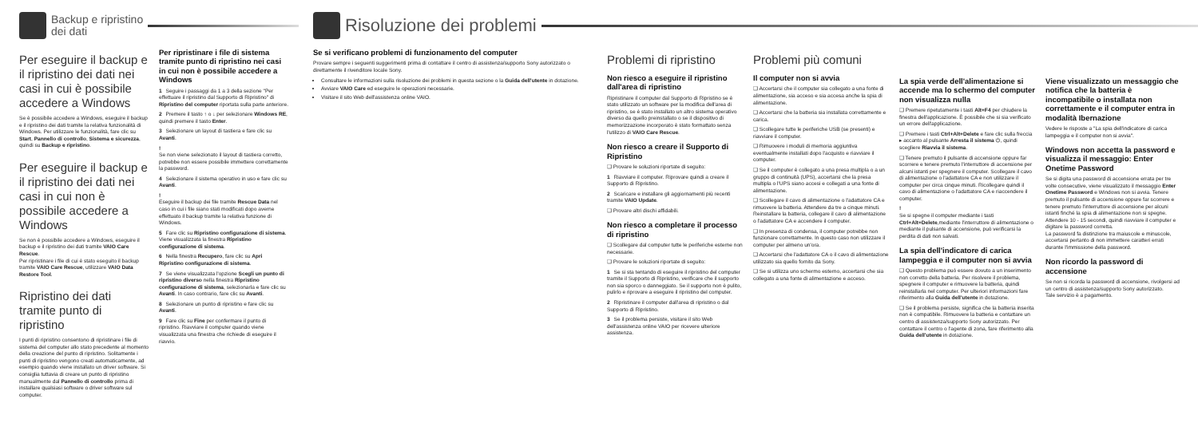Backup e ripristino
dei dati
Per eseguire il backup e il ripristino dei dati nei casi in cui è possibile accedere a Windows
Se è possibile accedere a Windows, eseguire il backup e il ripristino dei dati tramite la relativa funzionalità di Windows. Per utilizzare le funzionalità, fare clic su Start, Pannello di controllo, Sistema e sicurezza, quindi su Backup e ripristino.
Per eseguire il backup e il ripristino dei dati nei casi in cui non è possibile accedere a Windows
Se non è possibile accedere a Windows, eseguire il backup e il ripristino dei dati tramite VAIO Care Rescue.
Per ripristinare i file di cui è stato eseguito il backup tramite VAIO Care Rescue, utilizzare VAIO Data Restore Tool.
Ripristino dei dati tramite punto di ripristino
I punti di ripristino consentono di ripristinare i file di sistema del computer allo stato precedente al momento della creazione del punto di ripristino. Solitamente i punti di ripristino vengono creati automaticamente, ad esempio quando viene installato un driver software. Si consiglia tuttavia di creare un punto di ripristino manualmente dal Pannello di controllo prima di installare qualsiasi software o driver software sul computer.
Per ripristinare i file di sistema tramite punto di ripristino nei casi in cui non è possibile accedere a Windows
1 Seguire i passaggi da 1 a 3 della sezione "Per effettuare il ripristino dal Supporto di Ripristino" di Ripristino del computer riportata sulla parte anteriore.
2 Premere il tasto ↑ o ↓ per selezionare Windows RE, quindi premere il tasto Enter.
3 Selezionare un layout di tastiera e fare clic su Avanti.
!
Se non viene selezionato il layout di tastiera corretto, potrebbe non essere possibile immettere correttamente la password.
4 Selezionare il sistema operativo in uso e fare clic su Avanti.
!
Eseguire il backup dei file tramite Rescue Data nel caso in cui i file siano stati modificati dopo averne effettuato il backup tramite la relativa funzione di Windows.
5 Fare clic su Ripristino configurazione di sistema. Viene visualizzata la finestra Ripristino configurazione di sistema.
6 Nella finestra Recupero, fare clic su Apri Ripristino configurazione di sistema.
7 Se viene visualizzata l'opzione Scegli un punto di ripristino diverso nella finestra Ripristino configurazione di sistema, selezionarla e fare clic su Avanti. In caso contrario, fare clic su Avanti.
8 Selezionare un punto di ripristino e fare clic su Avanti.
9 Fare clic su Fine per confermare il punto di ripristino. Riavviare il computer quando viene visualizzata una finestra che richiede di eseguire il riavvio.
Risoluzione dei problemi
Se si verificano problemi di funzionamento del computer
Provare sempre i seguenti suggerimenti prima di contattare il centro di assistenza/supporto Sony autorizzato o direttamente il rivenditore locale Sony.
Consultare le informazioni sulla risoluzione dei problemi in questa sezione o la Guida dell'utente in dotazione.
Avviare VAIO Care ed eseguire le operazioni necessarie.
Visitare il sito Web dell'assistenza online VAIO.
Problemi di ripristino
Non riesco a eseguire il ripristino dall'area di ripristino
Ripristinare il computer dal Supporto di Ripristino se è stato utilizzato un software per la modifica dell'area di ripristino, se è stato installato un altro sistema operativo diverso da quello preinstallato o se il dispositivo di memorizzazione incorporato è stato formattato senza l'utilizzo di VAIO Care Rescue.
Non riesco a creare il Supporto di Ripristino
❑ Provare le soluzioni riportate di seguito:
1 Riavviare il computer. Riprovare quindi a creare il Supporto di Ripristino.
2 Scaricare e installare gli aggiornamenti più recenti tramite VAIO Update.
❑ Provare altri dischi affidabili.
Non riesco a completare il processo di ripristino
❑ Scollegare dal computer tutte le periferiche esterne non necessarie.
❑ Provare le soluzioni riportate di seguito:
1 Se si sta tentando di eseguire il ripristino del computer tramite il Supporto di Ripristino, verificare che il supporto non sia sporco o danneggiato. Se il supporto non è pulito, pulirlo e riprovare a eseguire il ripristino del computer.
2 Ripristinare il computer dall'area di ripristino o dal Supporto di Ripristino.
3 Se il problema persiste, visitare il sito Web dell'assistenza online VAIO per ricevere ulteriore assistenza.
Problemi più comuni
Il computer non si avvia
❑ Accertarsi che il computer sia collegato a una fonte di alimentazione, sia acceso e sia accesa anche la spia di alimentazione.
❑ Accertarsi che la batteria sia installata correttamente e carica.
❑ Scollegare tutte le periferiche USB (se presenti) e riavviare il computer.
❑ Rimuovere i moduli di memoria aggiuntiva eventualmente installati dopo l'acquisto e riavviare il computer.
❑ Se il computer è collegato a una presa multipla o a un gruppo di continuità (UPS), accertarsi che la presa multipla o l'UPS siano accesi e collegati a una fonte di alimentazione.
❑ Scollegare il cavo di alimentazione o l'adattatore CA e rimuovere la batteria. Attendere da tre a cinque minuti. Reinstallare la batteria, collegare il cavo di alimentazione o l'adattatore CA e accendere il computer.
❑ In presenza di condensa, il computer potrebbe non funzionare correttamente. In questo caso non utilizzare il computer per almeno un'ora.
❑ Accertarsi che l'adattatore CA o il cavo di alimentazione utilizzato sia quello fornito da Sony.
❑ Se si utilizza uno schermo esterno, accertarsi che sia collegato a una fonte di alimentazione e acceso.
La spia verde dell'alimentazione si accende ma lo schermo del computer non visualizza nulla
❑ Premere ripetutamente i tasti Alt+F4 per chiudere la finestra dell'applicazione. È possibile che si sia verificato un errore dell'applicazione.
❑ Premere i tasti Ctrl+Alt+Delete e fare clic sulla freccia ▸ accanto al pulsante Arresta il sistema ⏻, quindi scegliere Riavvia il sistema.
❑ Tenere premuto il pulsante di accensione oppure far scorrere e tenere premuto l'interruttore di accensione per alcuni istanti per spegnere il computer. Scollegare il cavo di alimentazione o l'adattatore CA e non utilizzare il computer per circa cinque minuti. Ricollegare quindi il cavo di alimentazione o l'adattatore CA e riaccendere il computer.
!
Se si spegne il computer mediante i tasti Ctrl+Alt+Delete,mediante l'interruttore di alimentazione o mediante il pulsante di accensione, può verificarsi la perdita di dati non salvati.
La spia dell'indicatore di carica lampeggia e il computer non si avvia
❑ Questo problema può essere dovuto a un inserimento non corretto della batteria. Per risolvere il problema, spegnere il computer e rimuovere la batteria, quindi reinstallarla nel computer. Per ulteriori informazioni fare riferimento alla Guida dell'utente in dotazione.
❑ Se il problema persiste, significa che la batteria inserita non è compatibile. Rimuovere la batteria e contattare un centro di assistenza/supporto Sony autorizzato. Per contattare il centro o l'agente di zona, fare riferimento alla Guida dell'utente in dotazione.
Viene visualizzato un messaggio che notifica che la batteria è incompatibile o installata non correttamente e il computer entra in modalità Ibernazione
Vedere le risposte a "La spia dell'indicatore di carica lampeggia e il computer non si avvia".
Windows non accetta la password e visualizza il messaggio: Enter Onetime Password
Se si digita una password di accensione errata per tre volte consecutive, viene visualizzato il messaggio Enter Onetime Password e Windows non si avvia. Tenere premuto il pulsante di accensione oppure far scorrere e tenere premuto l'interruttore di accensione per alcuni istanti finché la spia di alimentazione non si spegne. Attendere 10 - 15 secondi, quindi riavviare il computer e digitare la password corretta.
La password fa distinzione tra maiuscole e minuscole, accertarsi pertanto di non immettere caratteri errati durante l'immissione della password.
Non ricordo la password di accensione
Se non si ricorda la password di accensione, rivolgersi ad un centro di assistenza/supporto Sony autorizzato.
Tale servizio è a pagamento.